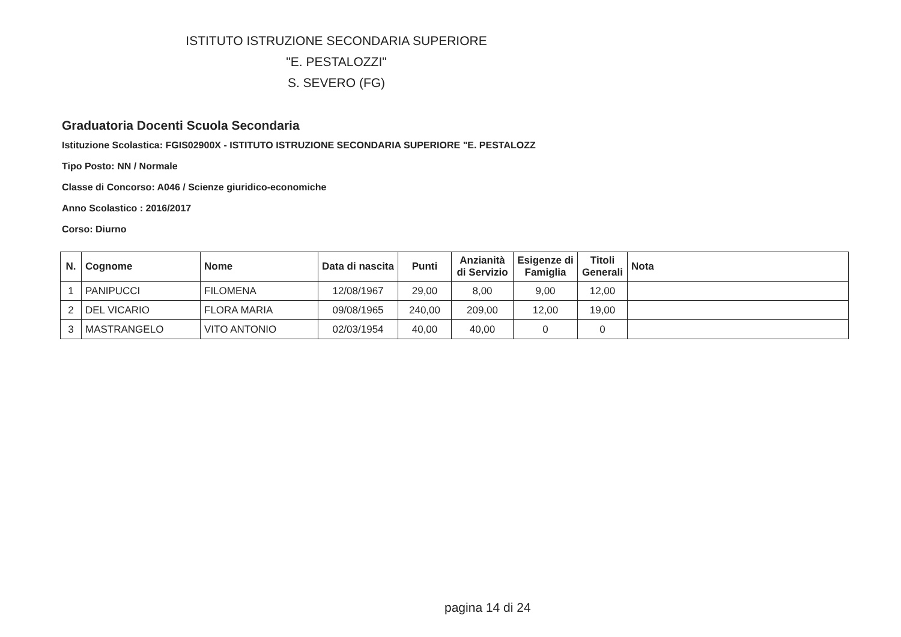ISTITUTO ISTRUZIONE SECONDARIA SUPERIORE
"E. PESTALOZZI"
S. SEVERO (FG)
Graduatoria Docenti Scuola Secondaria
Istituzione Scolastica: FGIS02900X - ISTITUTO ISTRUZIONE SECONDARIA SUPERIORE "E. PESTALOZZ
Tipo Posto: NN / Normale
Classe di Concorso: A046 / Scienze giuridico-economiche
Anno Scolastico : 2016/2017
Corso: Diurno
| N. | Cognome | Nome | Data di nascita | Punti | Anzianità di Servizio | Esigenze di Famiglia | Titoli Generali | Nota |
| --- | --- | --- | --- | --- | --- | --- | --- | --- |
| 1 | PANIPUCCI | FILOMENA | 12/08/1967 | 29,00 | 8,00 | 9,00 | 12,00 | |
| 2 | DEL VICARIO | FLORA MARIA | 09/08/1965 | 240,00 | 209,00 | 12,00 | 19,00 | |
| 3 | MASTRANGELO | VITO ANTONIO | 02/03/1954 | 40,00 | 40,00 | 0 | 0 | |
pagina 14 di 24